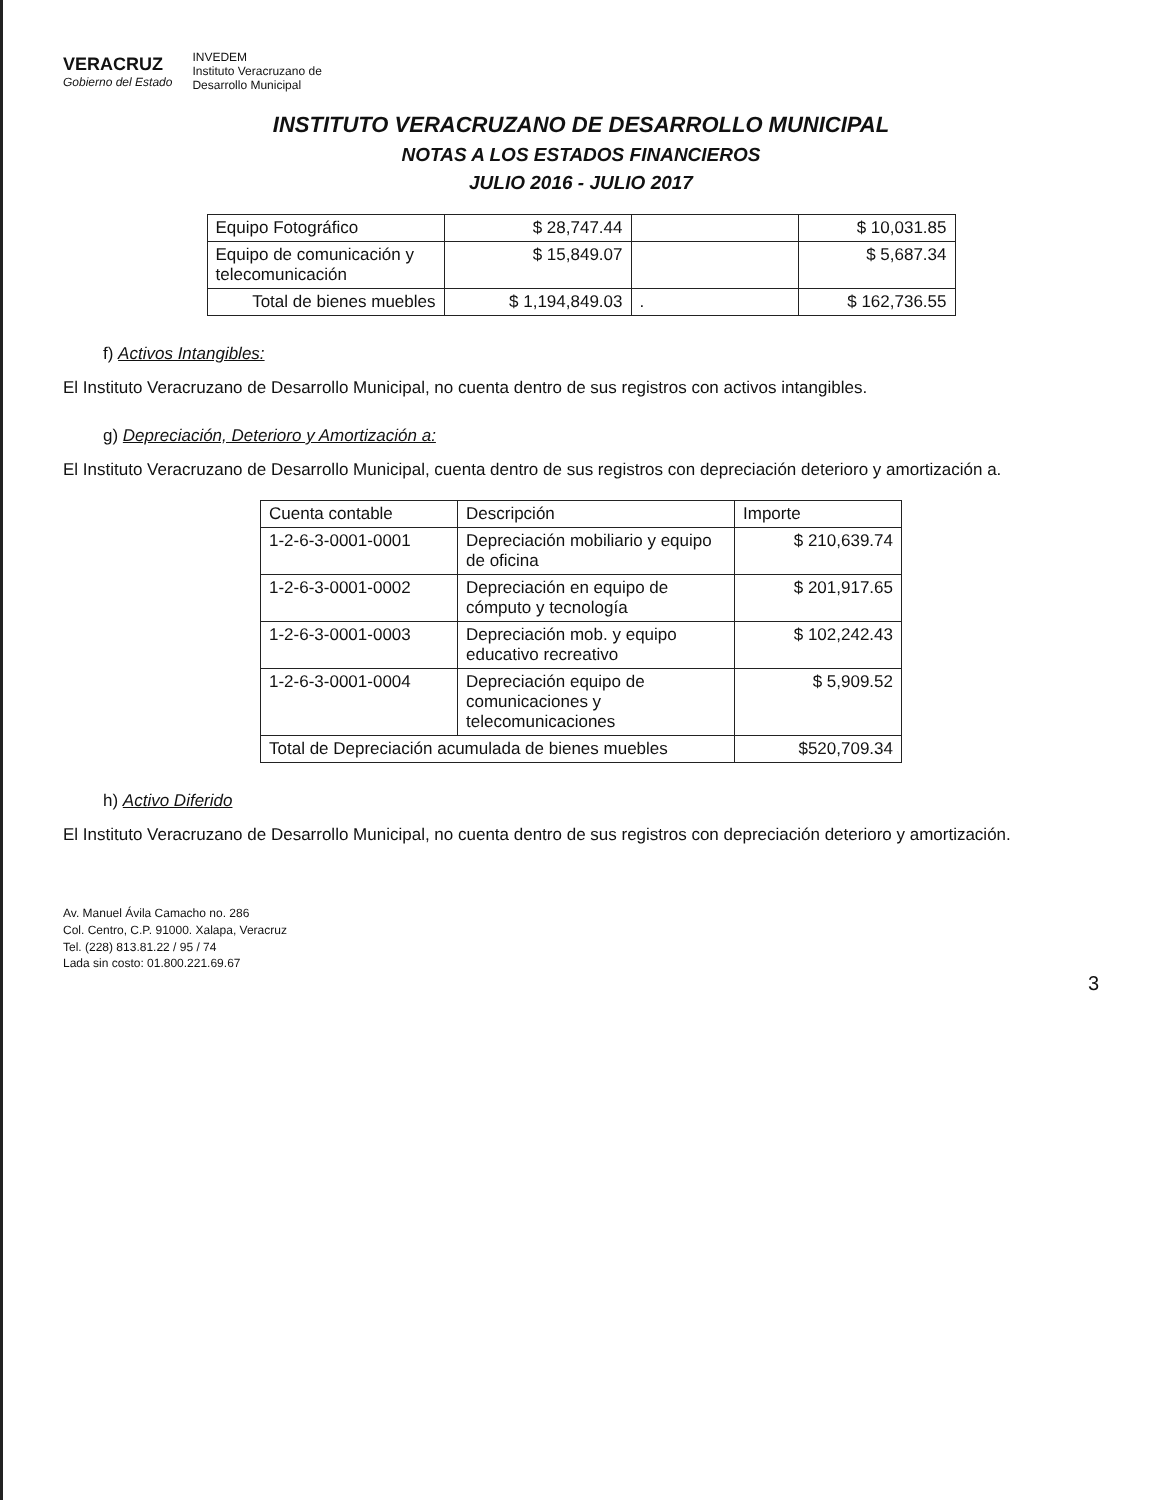VERACRUZ
Gobierno del Estado
INVEDEM
Instituto Veracruzano de
Desarrollo Municipal
INSTITUTO VERACRUZANO DE DESARROLLO MUNICIPAL
NOTAS A LOS ESTADOS FINANCIEROS
JULIO 2016 - JULIO 2017
| Equipo Fotográfico | $ 28,747.44 | | $ 10,031.85 |
| Equipo de comunicación y telecomunicación | $ 15,849.07 | | $ 5,687.34 |
| Total de bienes muebles | $ 1,194,849.03 | . | $ 162,736.55 |
f) Activos Intangibles:
El Instituto Veracruzano de Desarrollo Municipal, no cuenta dentro de sus registros con activos intangibles.
g) Depreciación, Deterioro y Amortización a:
El Instituto Veracruzano de Desarrollo Municipal, cuenta dentro de sus registros con depreciación deterioro y amortización a.
| Cuenta contable | Descripción | Importe |
| --- | --- | --- |
| 1-2-6-3-0001-0001 | Depreciación mobiliario y equipo de oficina | $ 210,639.74 |
| 1-2-6-3-0001-0002 | Depreciación en equipo de cómputo y tecnología | $ 201,917.65 |
| 1-2-6-3-0001-0003 | Depreciación mob. y equipo educativo recreativo | $ 102,242.43 |
| 1-2-6-3-0001-0004 | Depreciación equipo de comunicaciones y telecomunicaciones | $ 5,909.52 |
| Total de Depreciación acumulada de bienes muebles | | $520,709.34 |
h) Activo Diferido
El Instituto Veracruzano de Desarrollo Municipal, no cuenta dentro de sus registros con depreciación deterioro y amortización.
Av. Manuel Ávila Camacho no. 286
Col. Centro, C.P. 91000. Xalapa, Veracruz
Tel. (228) 813.81.22 / 95 / 74
Lada sin costo: 01.800.221.69.67
3